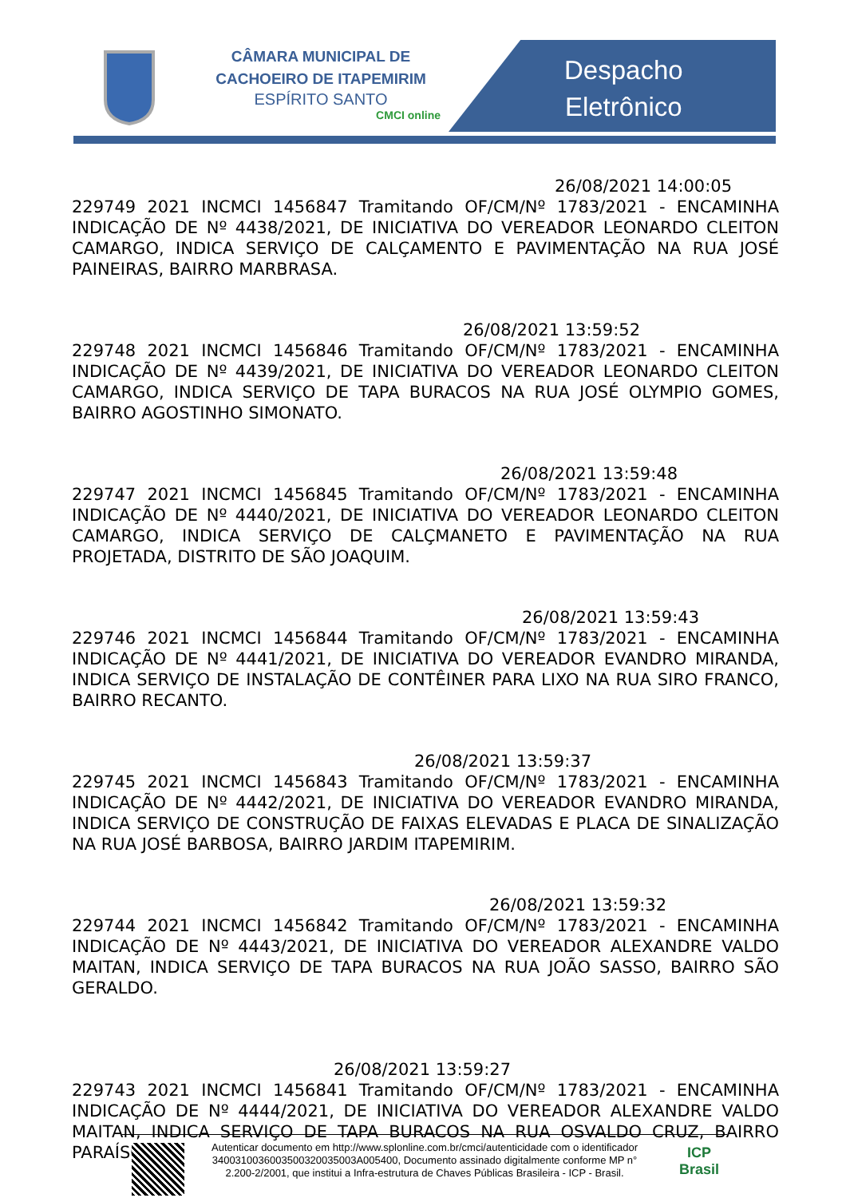CÂMARA MUNICIPAL DE
CACHOEIRO DE ITAPEMIRIM
ESPÍRITO SANTO
CMCI online
Despacho
Eletrônico
26/08/2021 14:00:05
229749 2021 INCMCI 1456847 Tramitando OF/CM/Nº 1783/2021 - ENCAMINHA INDICAÇÃO DE Nº 4438/2021, DE INICIATIVA DO VEREADOR LEONARDO CLEITON CAMARGO, INDICA SERVIÇO DE CALÇAMENTO E PAVIMENTAÇÃO NA RUA JOSÉ PAINEIRAS, BAIRRO MARBRASA.
26/08/2021 13:59:52
229748 2021 INCMCI 1456846 Tramitando OF/CM/Nº 1783/2021 - ENCAMINHA INDICAÇÃO DE Nº 4439/2021, DE INICIATIVA DO VEREADOR LEONARDO CLEITON CAMARGO, INDICA SERVIÇO DE TAPA BURACOS NA RUA JOSÉ OLYMPIO GOMES, BAIRRO AGOSTINHO SIMONATO.
26/08/2021 13:59:48
229747 2021 INCMCI 1456845 Tramitando OF/CM/Nº 1783/2021 - ENCAMINHA INDICAÇÃO DE Nº 4440/2021, DE INICIATIVA DO VEREADOR LEONARDO CLEITON CAMARGO, INDICA SERVIÇO DE CALÇMANETO E PAVIMENTAÇÃO NA RUA PROJETADA, DISTRITO DE SÃO JOAQUIM.
26/08/2021 13:59:43
229746 2021 INCMCI 1456844 Tramitando OF/CM/Nº 1783/2021 - ENCAMINHA INDICAÇÃO DE Nº 4441/2021, DE INICIATIVA DO VEREADOR EVANDRO MIRANDA, INDICA SERVIÇO DE INSTALAÇÃO DE CONTÊINER PARA LIXO NA RUA SIRO FRANCO, BAIRRO RECANTO.
26/08/2021 13:59:37
229745 2021 INCMCI 1456843 Tramitando OF/CM/Nº 1783/2021 - ENCAMINHA INDICAÇÃO DE Nº 4442/2021, DE INICIATIVA DO VEREADOR EVANDRO MIRANDA, INDICA SERVIÇO DE CONSTRUÇÃO DE FAIXAS ELEVADAS E PLACA DE SINALIZAÇÃO NA RUA JOSÉ BARBOSA, BAIRRO JARDIM ITAPEMIRIM.
26/08/2021 13:59:32
229744 2021 INCMCI 1456842 Tramitando OF/CM/Nº 1783/2021 - ENCAMINHA INDICAÇÃO DE Nº 4443/2021, DE INICIATIVA DO VEREADOR ALEXANDRE VALDO MAITAN, INDICA SERVIÇO DE TAPA BURACOS NA RUA JOÃO SASSO, BAIRRO SÃO GERALDO.
26/08/2021 13:59:27
229743 2021 INCMCI 1456841 Tramitando OF/CM/Nº 1783/2021 - ENCAMINHA INDICAÇÃO DE Nº 4444/2021, DE INICIATIVA DO VEREADOR ALEXANDRE VALDO MAITAN, INDICA SERVIÇO DE TAPA BURACOS NA RUA OSVALDO CRUZ, BAIRRO PARAÍSO.
Autenticar documento em http://www.splonline.com.br/cmci/autenticidade com o identificador 3400310036003500320035003A005400, Documento assinado digitalmente conforme MP n° 2.200-2/2001, que institui a Infra-estrutura de Chaves Públicas Brasileira - ICP - Brasil.
ICP
Brasil